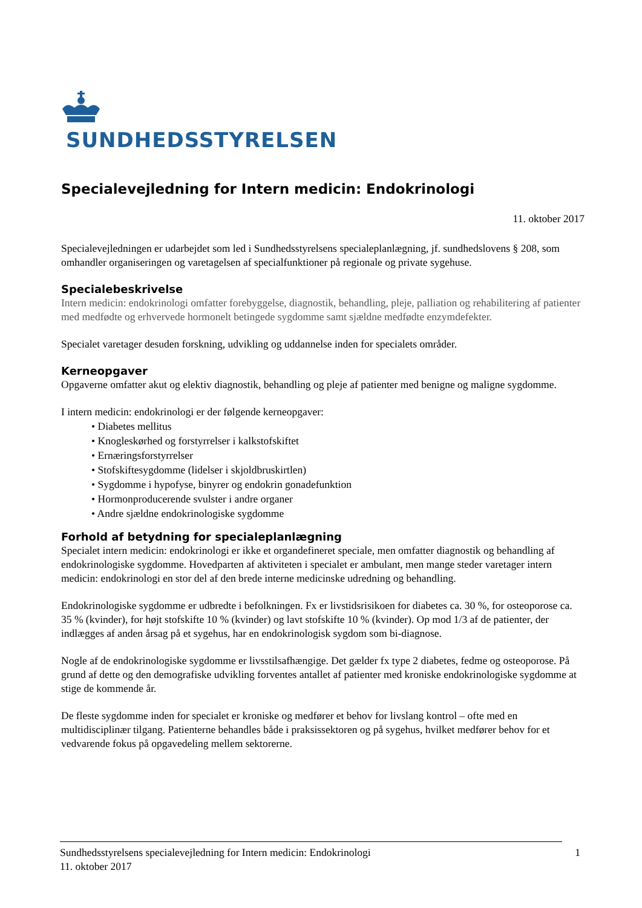SUNDHEDSSTYRELSEN
Specialevejledning for Intern medicin: Endokrinologi
11. oktober 2017
Specialevejledningen er udarbejdet som led i Sundhedsstyrelsens specialeplanlægning, jf. sundhedslovens § 208, som omhandler organiseringen og varetagelsen af specialfunktioner på regionale og private sygehuse.
Specialebeskrivelse
Intern medicin: endokrinologi omfatter forebyggelse, diagnostik, behandling, pleje, palliation og rehabilitering af patienter med medfødte og erhvervede hormonelt betingede sygdomme samt sjældne medfødte enzymdefekter.
Specialet varetager desuden forskning, udvikling og uddannelse inden for specialets områder.
Kerneopgaver
Opgaverne omfatter akut og elektiv diagnostik, behandling og pleje af patienter med benigne og maligne sygdomme.
I intern medicin: endokrinologi er der følgende kerneopgaver:
• Diabetes mellitus
• Knogleskørhed og forstyrrelser i kalkstofskiftet
• Ernæringsforstyrrelser
• Stofskiftesygdomme (lidelser i skjoldbruskirtlen)
• Sygdomme i hypofyse, binyrer og endokrin gonadefunktion
• Hormonproducerende svulster i andre organer
• Andre sjældne endokrinologiske sygdomme
Forhold af betydning for specialeplanlægning
Specialet intern medicin: endokrinologi er ikke et organdefineret speciale, men omfatter diagnostik og behandling af endokrinologiske sygdomme. Hovedparten af aktiviteten i specialet er ambulant, men mange steder varetager intern medicin: endokrinologi en stor del af den brede interne medicinske udredning og behandling.
Endokrinologiske sygdomme er udbredte i befolkningen. Fx er livstidsrisikoen for diabetes ca. 30 %, for osteoporose ca. 35 % (kvinder), for højt stofskifte 10 % (kvinder) og lavt stofskifte 10 % (kvinder). Op mod 1/3 af de patienter, der indlægges af anden årsag på et sygehus, har en endokrinologisk sygdom som bi-diagnose.
Nogle af de endokrinologiske sygdomme er livsstilsafhængige. Det gælder fx type 2 diabetes, fedme og osteoporose. På grund af dette og den demografiske udvikling forventes antallet af patienter med kroniske endokrinologiske sygdomme at stige de kommende år.
De fleste sygdomme inden for specialet er kroniske og medfører et behov for livslang kontrol – ofte med en multidisciplinær tilgang. Patienterne behandles både i praksissektoren og på sygehus, hvilket medfører behov for et vedvarende fokus på opgavedeling mellem sektorerne.
Sundhedsstyrelsens specialevejledning for Intern medicin: Endokrinologi
11. oktober 2017
1